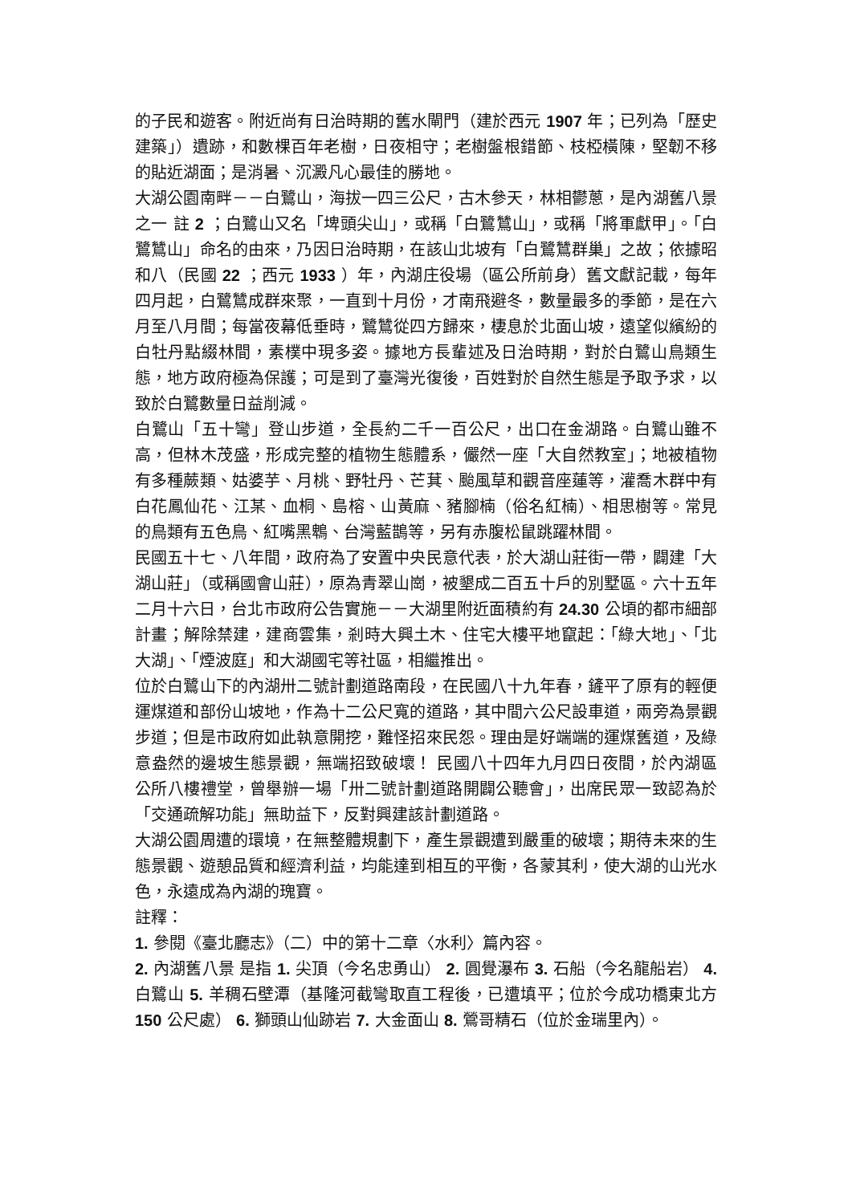的子民和遊客。附近尚有日治時期的舊水閘門（建於西元 1907 年；已列為「歷史建築」）遺跡，和數棵百年老樹，日夜相守；老樹盤根錯節、枝椏橫陳，堅韌不移的貼近湖面；是消暑、沉澱凡心最佳的勝地。
大湖公園南畔－－白鷺山，海拔一四三公尺，古木參天，林相鬱蔥，是內湖舊八景之一 註 2 ；白鷺山又名「埤頭尖山」，或稱「白鷺鷥山」，或稱「將軍獻甲」。「白鷺鷥山」命名的由來，乃因日治時期，在該山北坡有「白鷺鷥群巢」之故；依據昭和八（民國 22 ；西元 1933 ）年，內湖庄役場（區公所前身）舊文獻記載，每年四月起，白鷺鷥成群來聚，一直到十月份，才南飛避冬，數量最多的季節，是在六月至八月間；每當夜幕低垂時，鷺鷥從四方歸來，棲息於北面山坡，遠望似繽紛的白牡丹點綴林間，素樸中現多姿。據地方長輩述及日治時期，對於白鷺山鳥類生態，地方政府極為保護；可是到了臺灣光復後，百姓對於自然生態是予取予求，以致於白鷺數量日益削減。
白鷺山「五十彎」登山步道，全長約二千一百公尺，出口在金湖路。白鷺山雖不高，但林木茂盛，形成完整的植物生態體系，儼然一座「大自然教室」；地被植物有多種蕨類、姑婆芋、月桃、野牡丹、芒萁、颱風草和觀音座蓮等，灌喬木群中有白花鳳仙花、江某、血桐、島榕、山黃麻、豬腳楠（俗名紅楠）、相思樹等。常見的鳥類有五色鳥、紅嘴黑鵯、台灣藍鵲等，另有赤腹松鼠跳躍林間。
民國五十七、八年間，政府為了安置中央民意代表，於大湖山莊街一帶，闢建「大湖山莊」（或稱國會山莊），原為青翠山崗，被墾成二百五十戶的別墅區。六十五年二月十六日，台北市政府公告實施－－大湖里附近面積約有 24.30 公頃的都市細部計畫；解除禁建，建商雲集，剎時大興土木、住宅大樓平地竄起：「綠大地」、「北大湖」、「煙波庭」和大湖國宅等社區，相繼推出。
位於白鷺山下的內湖卅二號計劃道路南段，在民國八十九年春，鏟平了原有的輕便運煤道和部份山坡地，作為十二公尺寬的道路，其中間六公尺設車道，兩旁為景觀步道；但是市政府如此執意開挖，難怪招來民怨。理由是好端端的運煤舊道，及綠意盎然的邊坡生態景觀，無端招致破壞！ 民國八十四年九月四日夜間，於內湖區公所八樓禮堂，曾舉辦一場「卅二號計劃道路開闢公聽會」，出席民眾一致認為於「交通疏解功能」無助益下，反對興建該計劃道路。
大湖公園周遭的環境，在無整體規劃下，產生景觀遭到嚴重的破壞；期待未來的生態景觀、遊憩品質和經濟利益，均能達到相互的平衡，各蒙其利，使大湖的山光水色，永遠成為內湖的瑰寶。
註釋：
1. 參閱《臺北廳志》（二）中的第十二章〈水利〉篇內容。
2. 內湖舊八景 是指 1. 尖頂（今名忠勇山） 2. 圓覺瀑布 3. 石船（今名龍船岩） 4. 白鷺山 5. 羊稠石壁潭（基隆河截彎取直工程後，已遭填平；位於今成功橋東北方 150 公尺處） 6. 獅頭山仙跡岩 7. 大金面山 8. 鶯哥精石（位於金瑞里內）。